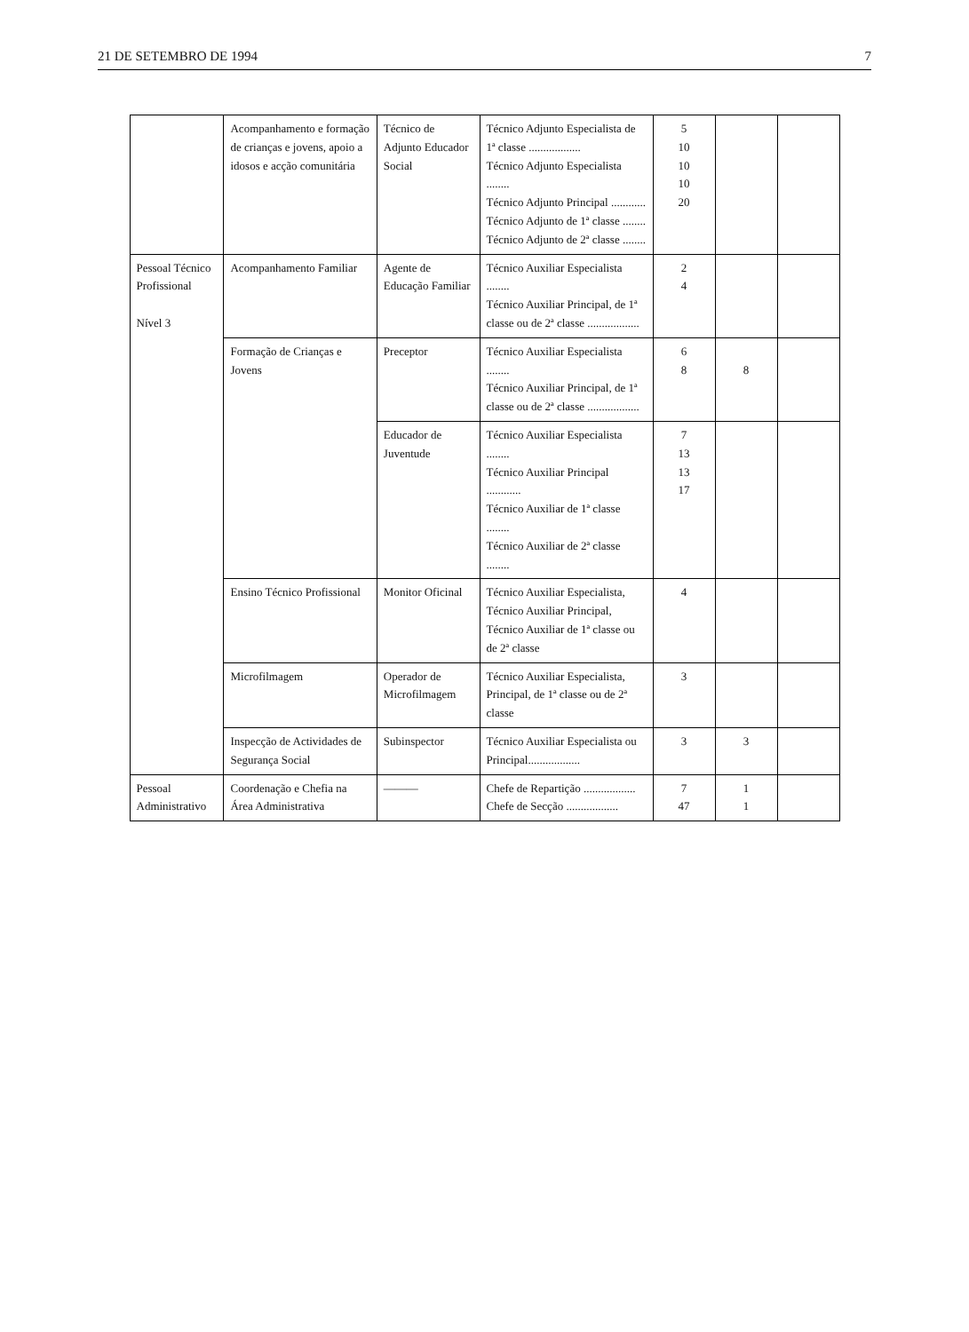21 DE SETEMBRO DE 1994 7
| | Acompanhamento e formação de crianças e jovens, apoio a idosos e acção comunitária | Técnico de Adjunto Educador Social | Técnico Adjunto Especialista de 1ª classe .................. Técnico Adjunto Especialista ........ Técnico Adjunto Principal ............ Técnico Adjunto de 1ª classe ........ Técnico Adjunto de 2ª classe ........ | 5 10 10 10 20 | | |
| Pessoal Técnico Profissional Nível 3 | Acompanhamento Familiar | Agente de Educação Familiar | Técnico Auxiliar Especialista ........ Técnico Auxiliar Principal, de 1ª classe ou de 2ª classe .................. | 2 4 | | |
| | Formação de Crianças e Jovens | Preceptor | Técnico Auxiliar Especialista ........ Técnico Auxiliar Principal, de 1ª classe ou de 2ª classe .................. | 6 8 | 8 | |
| | | Educador de Juventude | Técnico Auxiliar Especialista ........ Técnico Auxiliar Principal ............ Técnico Auxiliar de 1ª classe ........ Técnico Auxiliar de 2ª classe ........ | 7 13 13 17 | | |
| | Ensino Técnico Profissional | Monitor Oficinal | Técnico Auxiliar Especialista, Técnico Auxiliar Principal, Técnico Auxiliar de 1ª classe ou de 2ª classe | 4 | | |
| | Microfilmagem | Operador de Microfilmagem | Técnico Auxiliar Especialista, Principal, de 1ª classe ou de 2ª classe | 3 | | |
| | Inspecção de Actividades de Segurança Social | Subinspector | Técnico Auxiliar Especialista ou Principal.................. | 3 | 3 | |
| Pessoal Administrativo | Coordenação e Chefia na Área Administrativa | ——— | Chefe de Repartição .................. Chefe de Secção .................. | 7 47 | 1 1 | |